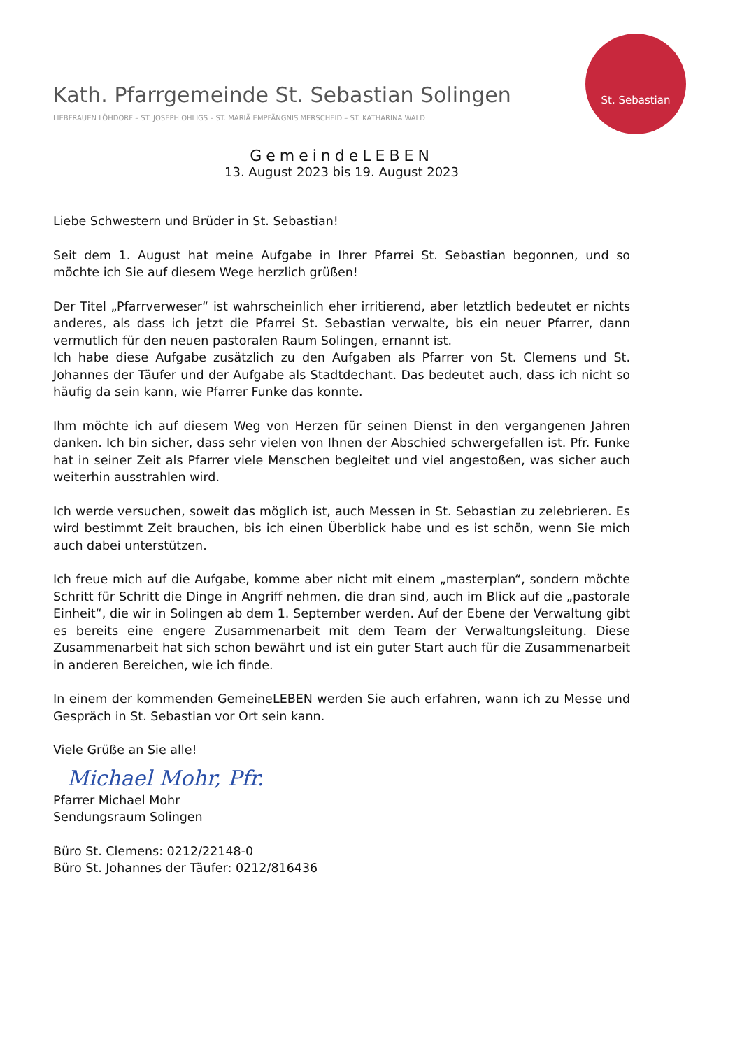Kath. Pfarrgemeinde St. Sebastian Solingen
LIEBFRAUEN LÖHDORF – ST. JOSEPH OHLIGS – ST. MARIÄ EMPFÄNGNIS MERSCHEID – ST. KATHARINA WALD
St. Sebastian
GemeindeLEBEN
13. August 2023 bis 19. August 2023
Liebe Schwestern und Brüder in St. Sebastian!
Seit dem 1. August hat meine Aufgabe in Ihrer Pfarrei St. Sebastian begonnen, und so möchte ich Sie auf diesem Wege herzlich grüßen!
Der Titel „Pfarrverweser“ ist wahrscheinlich eher irritierend, aber letztlich bedeutet er nichts anderes, als dass ich jetzt die Pfarrei St. Sebastian verwalte, bis ein neuer Pfarrer, dann vermutlich für den neuen pastoralen Raum Solingen, ernannt ist.
Ich habe diese Aufgabe zusätzlich zu den Aufgaben als Pfarrer von St. Clemens und St. Johannes der Täufer und der Aufgabe als Stadtdechant. Das bedeutet auch, dass ich nicht so häufig da sein kann, wie Pfarrer Funke das konnte.
Ihm möchte ich auf diesem Weg von Herzen für seinen Dienst in den vergangenen Jahren danken. Ich bin sicher, dass sehr vielen von Ihnen der Abschied schwergefallen ist. Pfr. Funke hat in seiner Zeit als Pfarrer viele Menschen begleitet und viel angestoßen, was sicher auch weiterhin ausstrahlen wird.
Ich werde versuchen, soweit das möglich ist, auch Messen in St. Sebastian zu zelebrieren. Es wird bestimmt Zeit brauchen, bis ich einen Überblick habe und es ist schön, wenn Sie mich auch dabei unterstützen.
Ich freue mich auf die Aufgabe, komme aber nicht mit einem „masterplan“, sondern möchte Schritt für Schritt die Dinge in Angriff nehmen, die dran sind, auch im Blick auf die „pastorale Einheit“, die wir in Solingen ab dem 1. September werden. Auf der Ebene der Verwaltung gibt es bereits eine engere Zusammenarbeit mit dem Team der Verwaltungsleitung. Diese Zusammenarbeit hat sich schon bewährt und ist ein guter Start auch für die Zusammenarbeit in anderen Bereichen, wie ich finde.
In einem der kommenden GemeineLEBEN werden Sie auch erfahren, wann ich zu Messe und Gespräch in St. Sebastian vor Ort sein kann.
Viele Grüße an Sie alle!
Michael Mohr, Pfr.
Pfarrer Michael Mohr
Sendungsraum Solingen
Büro St. Clemens: 0212/22148-0
Büro St. Johannes der Täufer: 0212/816436